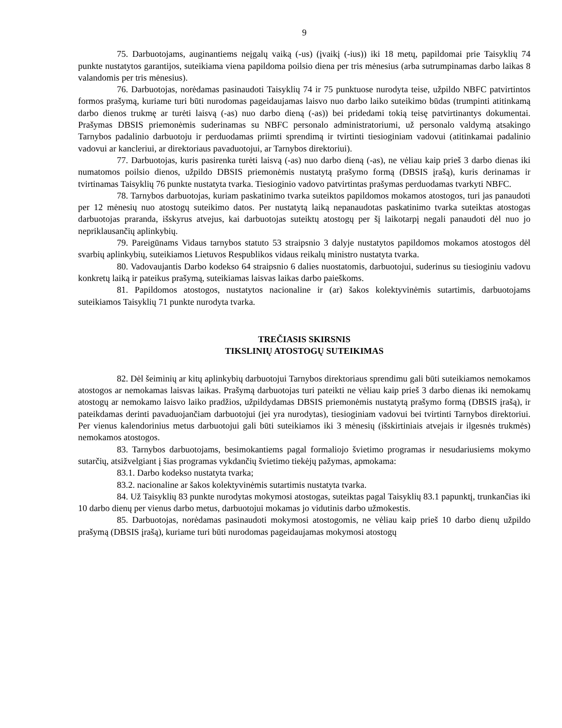9
75. Darbuotojams, auginantiems neįgalų vaiką (-us) (įvaikį (-ius)) iki 18 metų, papildomai prie Taisyklių 74 punkte nustatytos garantijos, suteikiama viena papildoma poilsio diena per tris mėnesius (arba sutrumpinamas darbo laikas 8 valandomis per tris mėnesius).
76. Darbuotojas, norėdamas pasinaudoti Taisyklių 74 ir 75 punktuose nurodyta teise, užpildo NBFC patvirtintos formos prašymą, kuriame turi būti nurodomas pageidaujamas laisvo nuo darbo laiko suteikimo būdas (trumpinti atitinkamą darbo dienos trukmę ar turėti laisvą (-as) nuo darbo dieną (-as)) bei pridedami tokią teisę patvirtinantys dokumentai. Prašymas DBSIS priemonėmis suderinamas su NBFC personalo administratoriumi, už personalo valdymą atsakingo Tarnybos padalinio darbuotoju ir perduodamas priimti sprendimą ir tvirtinti tiesioginiam vadovui (atitinkamai padalinio vadovui ar kancleriui, ar direktoriaus pavaduotojui, ar Tarnybos direktoriui).
77. Darbuotojas, kuris pasirenka turėti laisvą (-as) nuo darbo dieną (-as), ne vėliau kaip prieš 3 darbo dienas iki numatomos poilsio dienos, užpildo DBSIS priemonėmis nustatytą prašymo formą (DBSIS įrašą), kuris derinamas ir tvirtinamas Taisyklių 76 punkte nustatyta tvarka. Tiesioginio vadovo patvirtintas prašymas perduodamas tvarkyti NBFC.
78. Tarnybos darbuotojas, kuriam paskatinimo tvarka suteiktos papildomos mokamos atostogos, turi jas panaudoti per 12 mėnesių nuo atostogų suteikimo datos. Per nustatytą laiką nepanaudotas paskatinimo tvarka suteiktas atostogas darbuotojas praranda, išskyrus atvejus, kai darbuotojas suteiktų atostogų per šį laikotarpį negali panaudoti dėl nuo jo nepriklausančių aplinkybių.
79. Pareigūnams Vidaus tarnybos statuto 53 straipsnio 3 dalyje nustatytos papildomos mokamos atostogos dėl svarbių aplinkybių, suteikiamos Lietuvos Respublikos vidaus reikalų ministro nustatyta tvarka.
80. Vadovaujantis Darbo kodekso 64 straipsnio 6 dalies nuostatomis, darbuotojui, suderinus su tiesioginiu vadovu konkretų laiką ir pateikus prašymą, suteikiamas laisvas laikas darbo paieškoms.
81. Papildomos atostogos, nustatytos nacionaline ir (ar) šakos kolektyvinėmis sutartimis, darbuotojams suteikiamos Taisyklių 71 punkte nurodyta tvarka.
TREČIASIS SKIRSNIS
TIKSLINIŲ ATOSTOGŲ SUTEIKIMAS
82. Dėl šeiminių ar kitų aplinkybių darbuotojui Tarnybos direktoriaus sprendimu gali būti suteikiamos nemokamos atostogos ar nemokamas laisvas laikas. Prašymą darbuotojas turi pateikti ne vėliau kaip prieš 3 darbo dienas iki nemokamų atostogų ar nemokamo laisvo laiko pradžios, užpildydamas DBSIS priemonėmis nustatytą prašymo formą (DBSIS įrašą), ir pateikdamas derinti pavaduojančiam darbuotojui (jei yra nurodytas), tiesioginiam vadovui bei tvirtinti Tarnybos direktoriui. Per vienus kalendorinius metus darbuotojui gali būti suteikiamos iki 3 mėnesių (išskirtiniais atvejais ir ilgesnės trukmės) nemokamos atostogos.
83. Tarnybos darbuotojams, besimokantiems pagal formaliojo švietimo programas ir nesudariusiems mokymo sutarčių, atsižvelgiant į šias programas vykdančių švietimo tiekėjų pažymas, apmokama:
83.1. Darbo kodekso nustatyta tvarka;
83.2. nacionaline ar šakos kolektyvinėmis sutartimis nustatyta tvarka.
84. Už Taisyklių 83 punkte nurodytas mokymosi atostogas, suteiktas pagal Taisyklių 83.1 papunktį, trunkančias iki 10 darbo dienų per vienus darbo metus, darbuotojui mokamas jo vidutinis darbo užmokestis.
85. Darbuotojas, norėdamas pasinaudoti mokymosi atostogomis, ne vėliau kaip prieš 10 darbo dienų užpildo prašymą (DBSIS įrašą), kuriame turi būti nurodomas pageidaujamas mokymosi atostogų